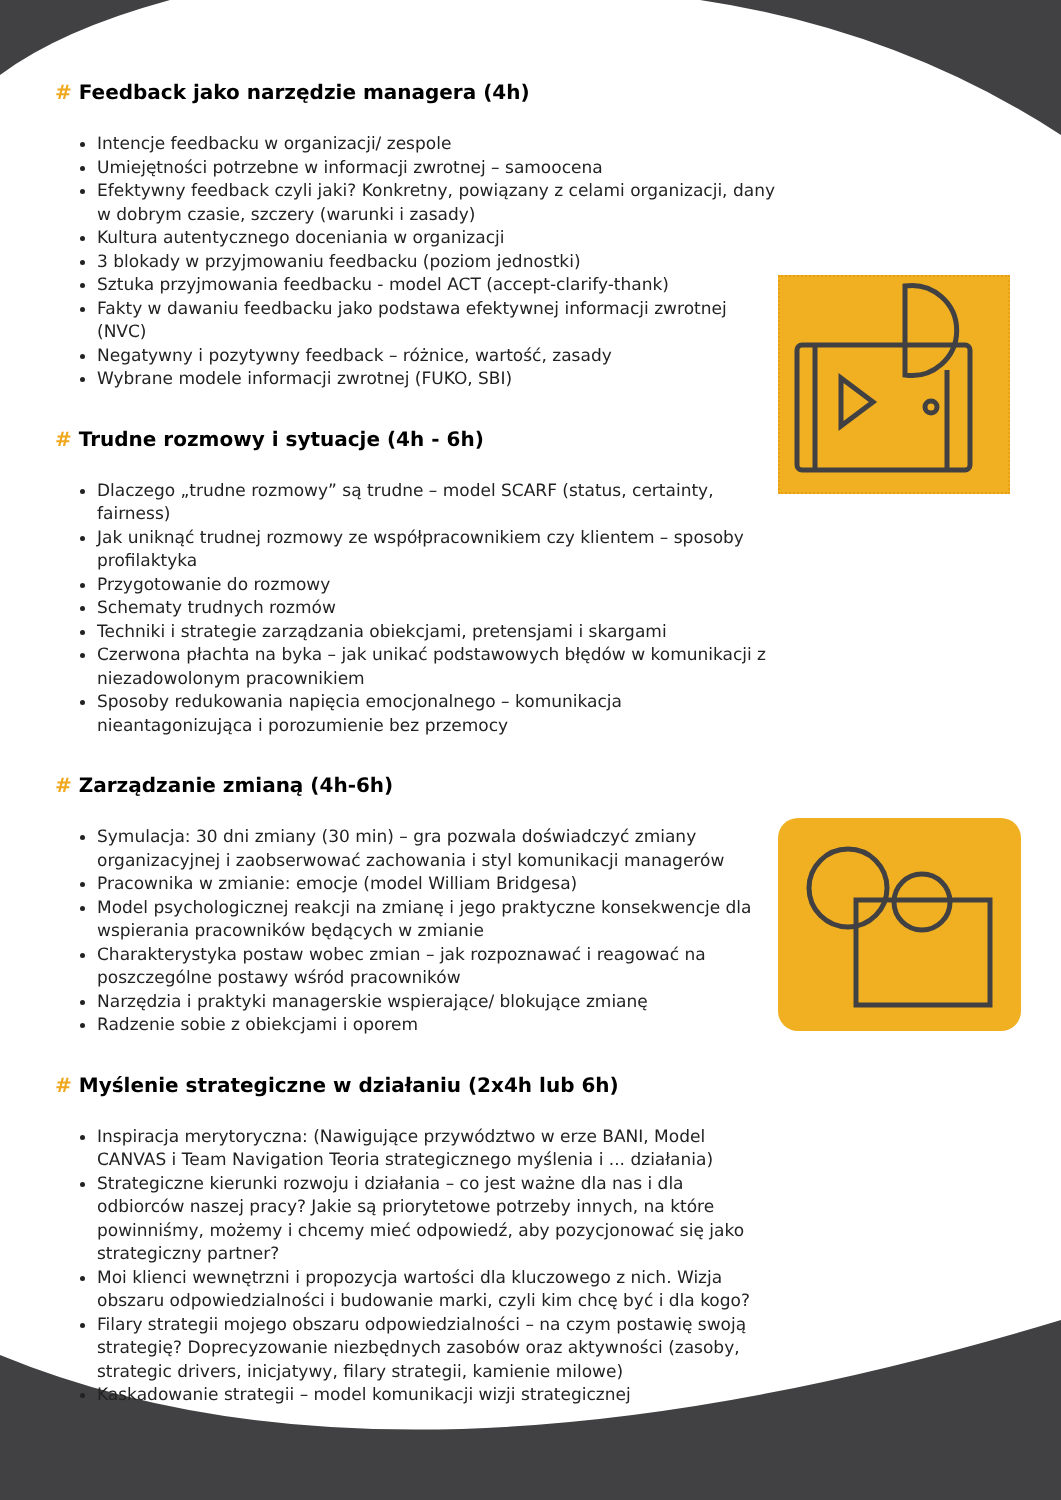# Feedback jako narzędzie managera (4h)
Intencje feedbacku w organizacji/ zespole
Umiejętności potrzebne w informacji zwrotnej – samoocena
Efektywny feedback czyli jaki? Konkretny, powiązany z celami organizacji, dany w dobrym czasie, szczery (warunki i zasady)
Kultura autentycznego doceniania w organizacji
3 blokady w przyjmowaniu feedbacku (poziom jednostki)
Sztuka przyjmowania feedbacku - model ACT (accept-clarify-thank)
Fakty w dawaniu feedbacku jako podstawa efektywnej informacji zwrotnej (NVC)
Negatywny i pozytywny feedback – różnice, wartość, zasady
Wybrane modele informacji zwrotnej (FUKO, SBI)
# Trudne rozmowy i sytuacje (4h - 6h)
Dlaczego „trudne rozmowy” są trudne – model SCARF (status, certainty, fairness)
Jak uniknąć trudnej rozmowy ze współpracownikiem czy klientem – sposoby profilaktyka
Przygotowanie do rozmowy
Schematy trudnych rozmów
Techniki i strategie zarządzania obiekcjami, pretensjami i skargami
Czerwona płachta na byka – jak unikać podstawowych błędów w komunikacji z niezadowolonym pracownikiem
Sposoby redukowania napięcia emocjonalnego – komunikacja nieantagonizująca i porozumienie bez przemocy
# Zarządzanie zmianą (4h-6h)
Symulacja: 30 dni zmiany (30 min) – gra pozwala doświadczyć zmiany organizacyjnej i zaobserwować zachowania i styl komunikacji managerów
Pracownika w zmianie: emocje (model William Bridgesa)
Model psychologicznej reakcji na zmianę i jego praktyczne konsekwencje dla wspierania pracowników będących w zmianie
Charakterystyka postaw wobec zmian – jak rozpoznawać i reagować na poszczególne postawy wśród pracowników
Narzędzia i praktyki managerskie wspierające/ blokujące zmianę
Radzenie sobie z obiekcjami i oporem
# Myślenie strategiczne w działaniu (2x4h lub 6h)
Inspiracja merytoryczna: (Nawigujące przywództwo w erze BANI, Model CANVAS i Team Navigation Teoria strategicznego myślenia i ... działania)
Strategiczne kierunki rozwoju i działania – co jest ważne dla nas i dla odbiorców naszej pracy? Jakie są priorytetowe potrzeby innych, na które powinniśmy, możemy i chcemy mieć odpowiedź, aby pozycjonować się jako strategiczny partner?
Moi klienci wewnętrzni i propozycja wartości dla kluczowego z nich. Wizja obszaru odpowiedzialności i budowanie marki, czyli kim chcę być i dla kogo?
Filary strategii mojego obszaru odpowiedzialności – na czym postawię swoją strategię? Doprecyzowanie niezbędnych zasobów oraz aktywności (zasoby, strategic drivers, inicjatywy, filary strategii, kamienie milowe)
Kaskadowanie strategii – model komunikacji wizji strategicznej